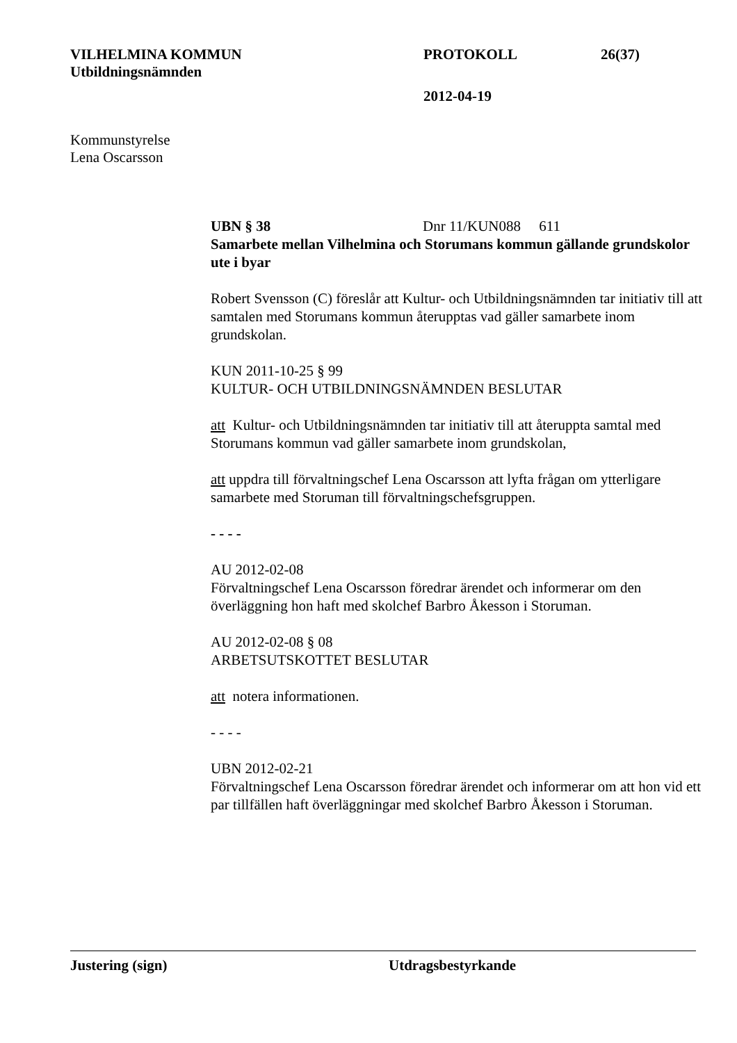VILHELMINA KOMMUN PROTOKOLL 26(37)
Utbildningsnämnden
2012-04-19
Kommunstyrelse
Lena Oscarsson
UBN § 38 Dnr 11/KUN088 611
Samarbete mellan Vilhelmina och Storumans kommun gällande grundskolor ute i byar
Robert Svensson (C) föreslår att Kultur- och Utbildningsnämnden tar initiativ till att samtalen med Storumans kommun återupptas vad gäller samarbete inom grundskolan.
KUN 2011-10-25 § 99
KULTUR- OCH UTBILDNINGSNÄMNDEN BESLUTAR
att Kultur- och Utbildningsnämnden tar initiativ till att återuppta samtal med Storumans kommun vad gäller samarbete inom grundskolan,
att uppdra till förvaltningschef Lena Oscarsson att lyfta frågan om ytterligare samarbete med Storuman till förvaltningschefsgruppen.
- - - -
AU 2012-02-08
Förvaltningschef Lena Oscarsson föredrar ärendet och informerar om den överläggning hon haft med skolchef Barbro Åkesson i Storuman.
AU 2012-02-08 § 08
ARBETSUTSKOTTET BESLUTAR
att notera informationen.
- - - -
UBN 2012-02-21
Förvaltningschef Lena Oscarsson föredrar ärendet och informerar om att hon vid ett par tillfällen haft överläggningar med skolchef Barbro Åkesson i Storuman.
Justering (sign) Utdragsbestyrkande